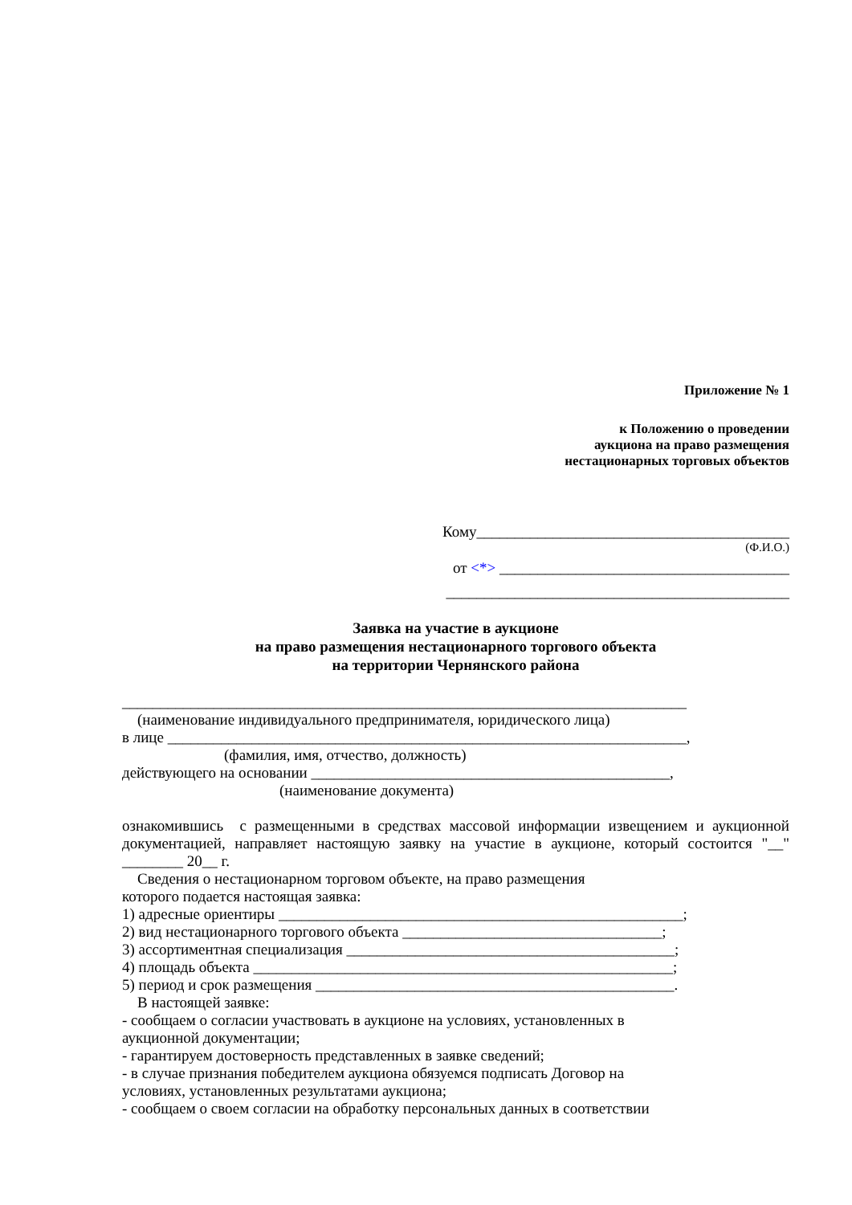Приложение № 1
к Положению о проведении
аукциона на право размещения
нестационарных торговых объектов
Кому_________________________________________
(Ф.И.О.)
от <*> ______________________________________
_____________________________________________
Заявка на участие в аукционе
на право размещения нестационарного торгового объекта
на территории Чернянского района
__________________________________________________________________________
(наименование индивидуального предпринимателя, юридического лица)
в лице ____________________________________________________________________,
(фамилия, имя, отчество, должность)
действующего на основании _______________________________________________,
(наименование документа)
ознакомившись с размещенными в средствах массовой информации извещением и аукционной документацией, направляет настоящую заявку на участие в аукционе, который состоится "__" ________ 20__ г.
Сведения о нестационарном торговом объекте, на право размещения
которого подается настоящая заявка:
1) адресные ориентиры _____________________________________________________;
2) вид нестационарного торгового объекта __________________________________;
3) ассортиментная специализация ___________________________________________;
4) площадь объекта _______________________________________________________;
5) период и срок размещения _______________________________________________.
В настоящей заявке:
- сообщаем о согласии участвовать в аукционе на условиях, установленных в
аукционной документации;
- гарантируем достоверность представленных в заявке сведений;
- в случае признания победителем аукциона обязуемся подписать Договор на
условиях, установленных результатами аукциона;
- сообщаем о своем согласии на обработку персональных данных в соответствии